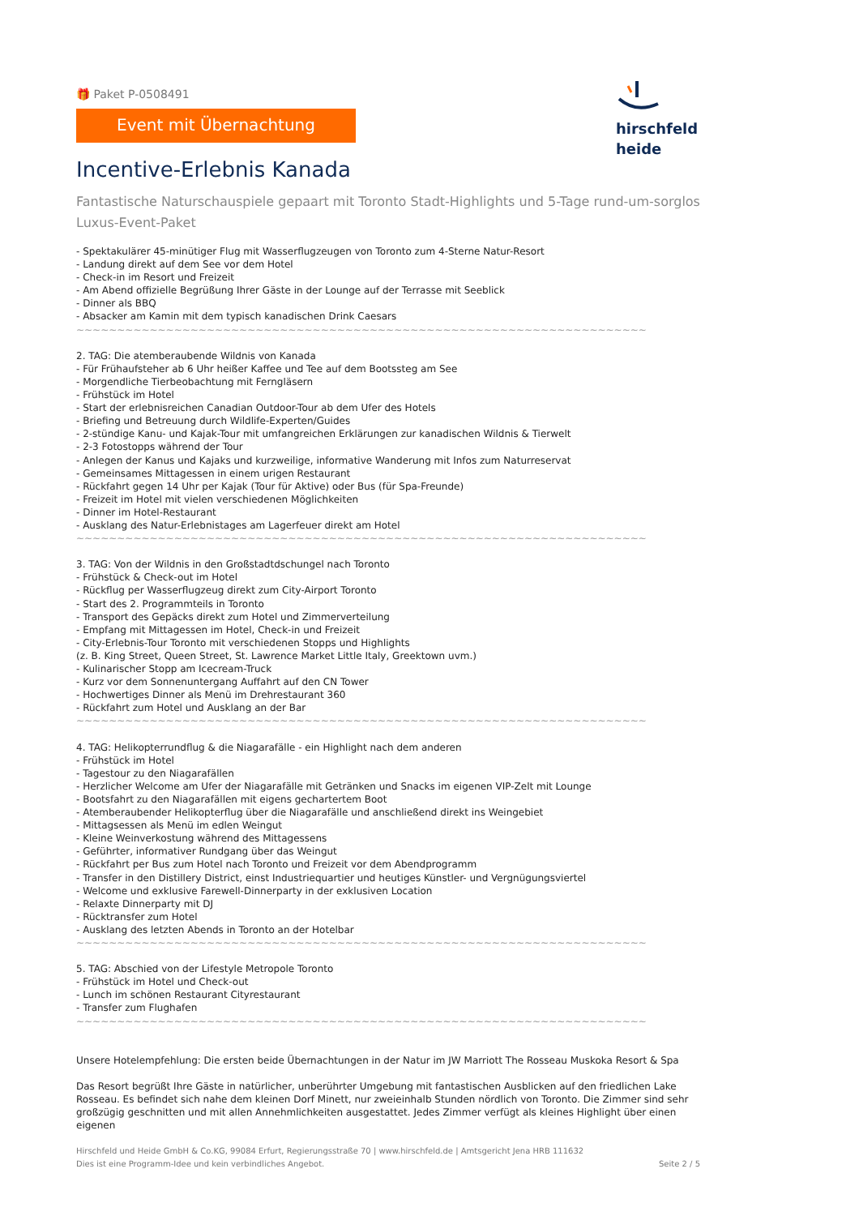hirschfeld
heide
🎁 Paket P-0508491
Event mit Übernachtung
Incentive-Erlebnis Kanada
Fantastische Naturschauspiele gepaart mit Toronto Stadt-Highlights und 5-Tage rund-um-sorglos Luxus-Event-Paket
- Spektakulärer 45-minütiger Flug mit Wasserflugzeugen von Toronto zum 4-Sterne Natur-Resort
- Landung direkt auf dem See vor dem Hotel
- Check-in im Resort und Freizeit
- Am Abend offizielle Begrüßung Ihrer Gäste in der Lounge auf der Terrasse mit Seeblick
- Dinner als BBQ
- Absacker am Kamin mit dem typisch kanadischen Drink Caesars
~~~~~~~~~~~~~~~~~~~~~~~~~~~~~~~~~~~~~~~~~~~~~~~~~~~~~~~~~~~~~~~~~~~~~~
2. TAG: Die atemberaubende Wildnis von Kanada
- Für Frühaufsteher ab 6 Uhr heißer Kaffee und Tee auf dem Bootssteg am See
- Morgendliche Tierbeobachtung mit Ferngläsern
- Frühstück im Hotel
- Start der erlebnisreichen Canadian Outdoor-Tour ab dem Ufer des Hotels
- Briefing und Betreuung durch Wildlife-Experten/Guides
- 2-stündige Kanu- und Kajak-Tour mit umfangreichen Erklärungen zur kanadischen Wildnis & Tierwelt
- 2-3 Fotostopps während der Tour
- Anlegen der Kanus und Kajaks und kurzweilige, informative Wanderung mit Infos zum Naturreservat
- Gemeinsames Mittagessen in einem urigen Restaurant
- Rückfahrt gegen 14 Uhr per Kajak (Tour für Aktive) oder Bus (für Spa-Freunde)
- Freizeit im Hotel mit vielen verschiedenen Möglichkeiten
- Dinner im Hotel-Restaurant
- Ausklang des Natur-Erlebnistages am Lagerfeuer direkt am Hotel
~~~~~~~~~~~~~~~~~~~~~~~~~~~~~~~~~~~~~~~~~~~~~~~~~~~~~~~~~~~~~~~~~~~~~~
3. TAG: Von der Wildnis in den Großstadtdschungel nach Toronto
- Frühstück & Check-out im Hotel
- Rückflug per Wasserflugzeug direkt zum City-Airport Toronto
- Start des 2. Programmteils in Toronto
- Transport des Gepäcks direkt zum Hotel und Zimmerverteilung
- Empfang mit Mittagessen im Hotel, Check-in und Freizeit
- City-Erlebnis-Tour Toronto mit verschiedenen Stopps und Highlights
(z. B. King Street, Queen Street, St. Lawrence Market Little Italy, Greektown uvm.)
- Kulinarischer Stopp am Icecream-Truck
- Kurz vor dem Sonnenuntergang Auffahrt auf den CN Tower
- Hochwertiges Dinner als Menü im Drehrestaurant 360
- Rückfahrt zum Hotel und Ausklang an der Bar
~~~~~~~~~~~~~~~~~~~~~~~~~~~~~~~~~~~~~~~~~~~~~~~~~~~~~~~~~~~~~~~~~~~~~~
4. TAG: Helikopterrundflug & die Niagarafälle - ein Highlight nach dem anderen
- Frühstück im Hotel
- Tagestour zu den Niagarafällen
- Herzlicher Welcome am Ufer der Niagarafälle mit Getränken und Snacks im eigenen VIP-Zelt mit Lounge
- Bootsfahrt zu den Niagarafällen mit eigens gechartertem Boot
- Atemberaubender Helikopterflug über die Niagarafälle und anschließend direkt ins Weingebiet
- Mittagsessen als Menü im edlen Weingut
- Kleine Weinverkostung während des Mittagessens
- Geführter, informativer Rundgang über das Weingut
- Rückfahrt per Bus zum Hotel nach Toronto und Freizeit vor dem Abendprogramm
- Transfer in den Distillery District, einst Industriequartier und heutiges Künstler- und Vergnügungsviertel
- Welcome und exklusive Farewell-Dinnerparty in der exklusiven Location
- Relaxte Dinnerparty mit DJ
- Rücktransfer zum Hotel
- Ausklang des letzten Abends in Toronto an der Hotelbar
~~~~~~~~~~~~~~~~~~~~~~~~~~~~~~~~~~~~~~~~~~~~~~~~~~~~~~~~~~~~~~~~~~~~~~
5. TAG: Abschied von der Lifestyle Metropole Toronto
- Frühstück im Hotel und Check-out
- Lunch im schönen Restaurant Cityrestaurant
- Transfer zum Flughafen
~~~~~~~~~~~~~~~~~~~~~~~~~~~~~~~~~~~~~~~~~~~~~~~~~~~~~~~~~~~~~~~~~~~~~~
Unsere Hotelempfehlung: Die ersten beide Übernachtungen in der Natur im JW Marriott The Rosseau Muskoka Resort & Spa
Das Resort begrüßt Ihre Gäste in natürlicher, unberührter Umgebung mit fantastischen Ausblicken auf den friedlichen Lake Rosseau. Es befindet sich nahe dem kleinen Dorf Minett, nur zweieinhalb Stunden nördlich von Toronto. Die Zimmer sind sehr großzügig geschnitten und mit allen Annehmlichkeiten ausgestattet. Jedes Zimmer verfügt als kleines Highlight über einen eigenen
Hirschfeld und Heide GmbH & Co.KG, 99084 Erfurt, Regierungsstraße 70 | www.hirschfeld.de | Amtsgericht Jena HRB 111632
Dies ist eine Programm-Idee und kein verbindliches Angebot. Seite 2 / 5